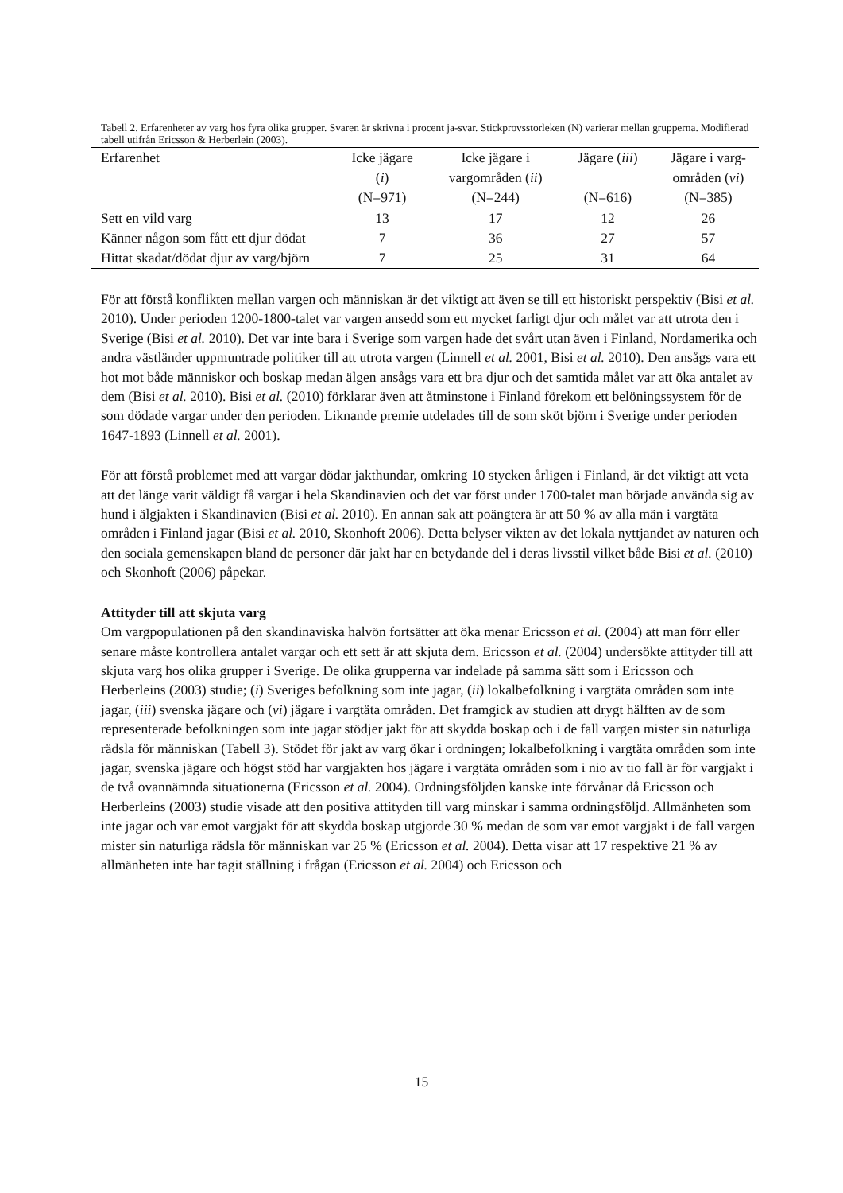Tabell 2. Erfarenheter av varg hos fyra olika grupper. Svaren är skrivna i procent ja-svar. Stickprovsstorleken (N) varierar mellan grupperna. Modifierad tabell utifrån Ericsson & Herberlein (2003).
| Erfarenhet | Icke jägare ( i ) (N=971) | Icke jägare i vargområden ( ii ) (N=244) | Jägare ( iii ) (N=616) | Jägare i varg- områden ( vi ) (N=385) |
| --- | --- | --- | --- | --- |
| Sett en vild varg | 13 | 17 | 12 | 26 |
| Känner någon som fått ett djur dödat | 7 | 36 | 27 | 57 |
| Hittat skadat/dödat djur av varg/björn | 7 | 25 | 31 | 64 |
För att förstå konflikten mellan vargen och människan är det viktigt att även se till ett historiskt perspektiv (Bisi et al. 2010). Under perioden 1200-1800-talet var vargen ansedd som ett mycket farligt djur och målet var att utrota den i Sverige (Bisi et al. 2010). Det var inte bara i Sverige som vargen hade det svårt utan även i Finland, Nordamerika och andra västländer uppmuntrade politiker till att utrota vargen (Linnell et al. 2001, Bisi et al. 2010). Den ansågs vara ett hot mot både människor och boskap medan älgen ansågs vara ett bra djur och det samtida målet var att öka antalet av dem (Bisi et al. 2010). Bisi et al. (2010) förklarar även att åtminstone i Finland förekom ett belöningssystem för de som dödade vargar under den perioden. Liknande premie utdelades till de som sköt björn i Sverige under perioden 1647-1893 (Linnell et al. 2001).
För att förstå problemet med att vargar dödar jakthundar, omkring 10 stycken årligen i Finland, är det viktigt att veta att det länge varit väldigt få vargar i hela Skandinavien och det var först under 1700-talet man började använda sig av hund i älgjakten i Skandinavien (Bisi et al. 2010). En annan sak att poängtera är att 50 % av alla män i vargtäta områden i Finland jagar (Bisi et al. 2010, Skonhoft 2006). Detta belyser vikten av det lokala nyttjandet av naturen och den sociala gemenskapen bland de personer där jakt har en betydande del i deras livsstil vilket både Bisi et al. (2010) och Skonhoft (2006) påpekar.
Attityder till att skjuta varg
Om vargpopulationen på den skandinaviska halvön fortsätter att öka menar Ericsson et al. (2004) att man förr eller senare måste kontrollera antalet vargar och ett sett är att skjuta dem. Ericsson et al. (2004) undersökte attityder till att skjuta varg hos olika grupper i Sverige. De olika grupperna var indelade på samma sätt som i Ericsson och Herberleins (2003) studie; (i) Sveriges befolkning som inte jagar, (ii) lokalbefolkning i vargtäta områden som inte jagar, (iii) svenska jägare och (vi) jägare i vargtäta områden. Det framgick av studien att drygt hälften av de som representerade befolkningen som inte jagar stödjer jakt för att skydda boskap och i de fall vargen mister sin naturliga rädsla för människan (Tabell 3). Stödet för jakt av varg ökar i ordningen; lokalbefolkning i vargtäta områden som inte jagar, svenska jägare och högst stöd har vargjakten hos jägare i vargtäta områden som i nio av tio fall är för vargjakt i de två ovannämnda situationerna (Ericsson et al. 2004). Ordningsföljden kanske inte förvånar då Ericsson och Herberleins (2003) studie visade att den positiva attityden till varg minskar i samma ordningsföljd. Allmänheten som inte jagar och var emot vargjakt för att skydda boskap utgjorde 30 % medan de som var emot vargjakt i de fall vargen mister sin naturliga rädsla för människan var 25 % (Ericsson et al. 2004). Detta visar att 17 respektive 21 % av allmänheten inte har tagit ställning i frågan (Ericsson et al. 2004) och Ericsson och
15